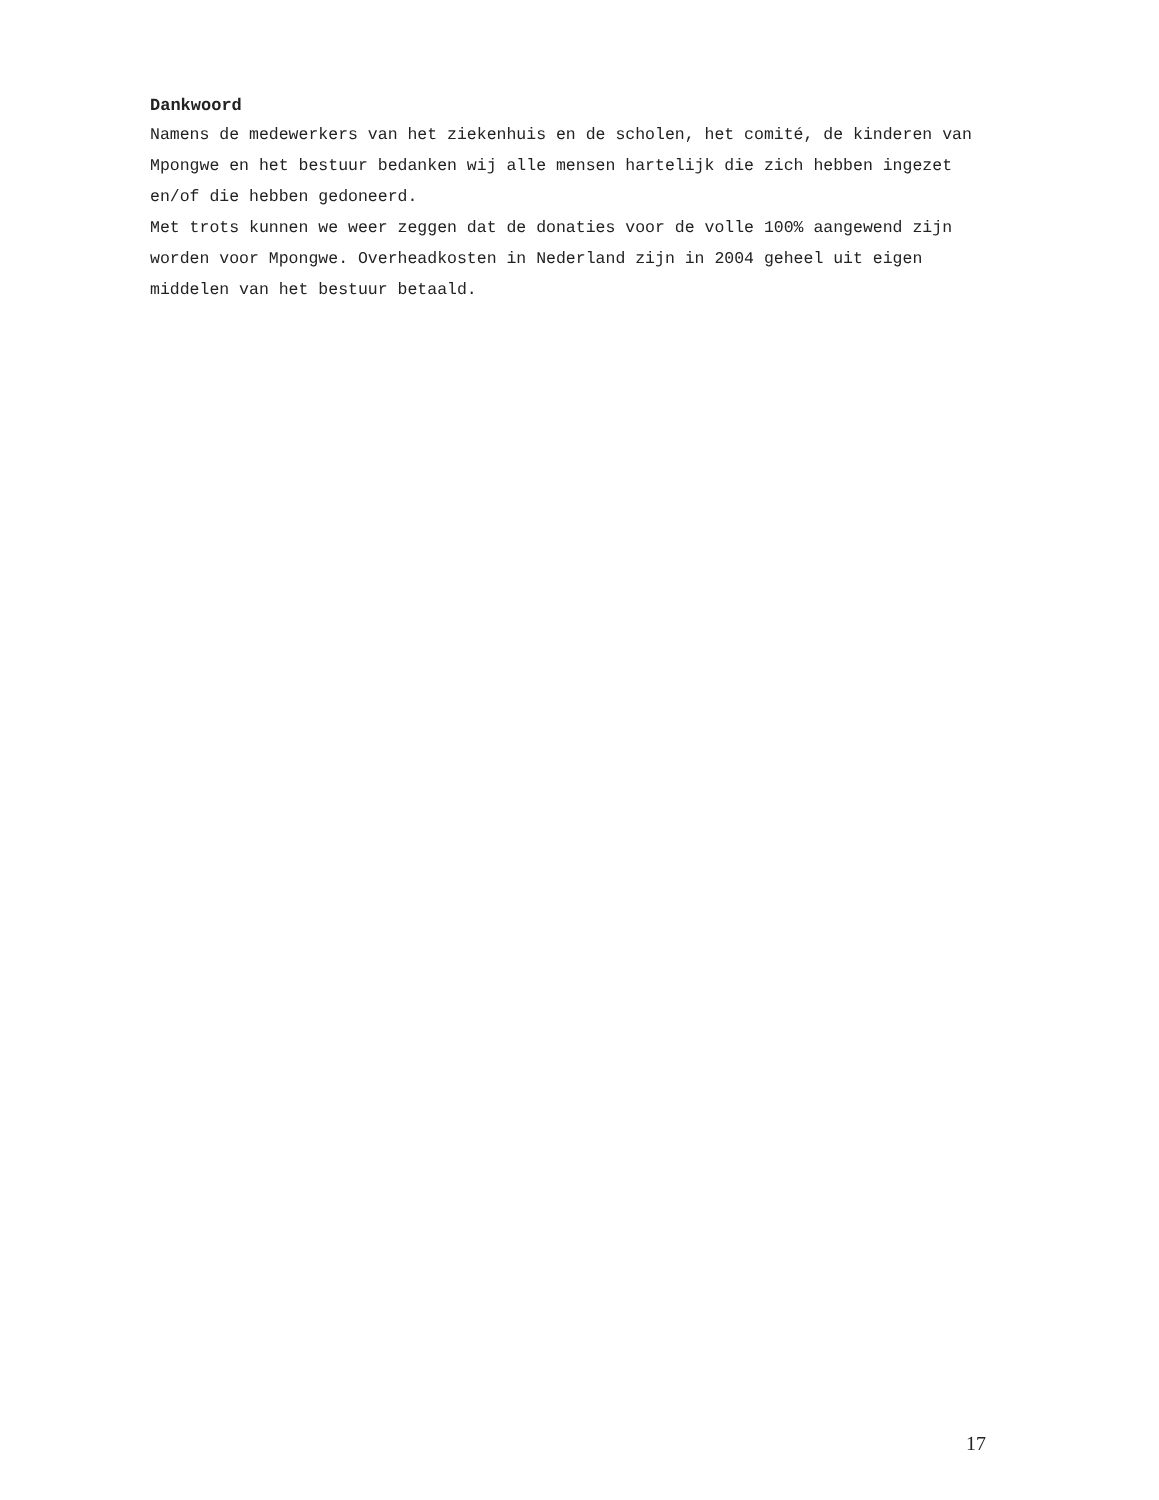Dankwoord
Namens de medewerkers van het ziekenhuis en de scholen, het comité, de kinderen van Mpongwe en het bestuur bedanken wij alle mensen hartelijk die zich hebben ingezet en/of die hebben gedoneerd.
Met trots kunnen we weer zeggen dat de donaties voor de volle 100% aangewend zijn worden voor Mpongwe. Overheadkosten in Nederland zijn in 2004 geheel uit eigen middelen van het bestuur betaald.
17